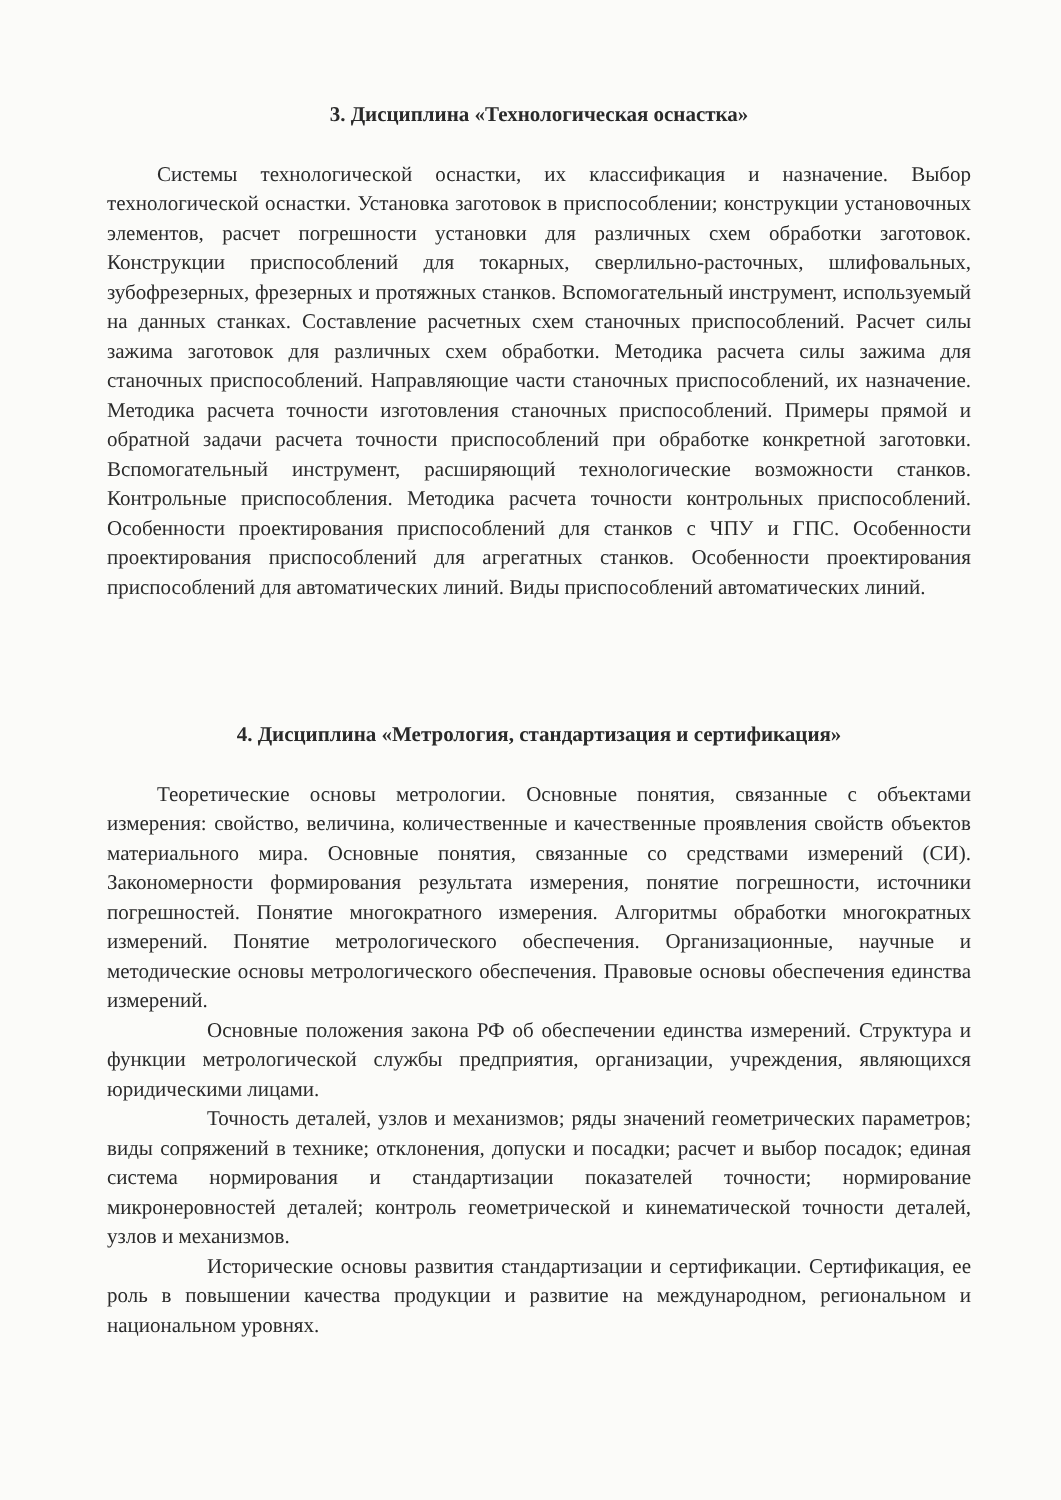3. Дисциплина «Технологическая оснастка»
Системы технологической оснастки, их классификация и назначение. Выбор технологической оснастки. Установка заготовок в приспособлении; конструкции установочных элементов, расчет погрешности установки для различных схем обработки заготовок. Конструкции приспособлений для токарных, сверлильно-расточных, шлифовальных, зубофрезерных, фрезерных и протяжных станков. Вспомогательный инструмент, используемый на данных станках. Составление расчетных схем станочных приспособлений. Расчет силы зажима заготовок для различных схем обработки. Методика расчета силы зажима для станочных приспособлений. Направляющие части станочных приспособлений, их назначение. Методика расчета точности изготовления станочных приспособлений. Примеры прямой и обратной задачи расчета точности приспособлений при обработке конкретной заготовки. Вспомогательный инструмент, расширяющий технологические возможности станков. Контрольные приспособления. Методика расчета точности контрольных приспособлений. Особенности проектирования приспособлений для станков с ЧПУ и ГПС. Особенности проектирования приспособлений для агрегатных станков. Особенности проектирования приспособлений для автоматических линий. Виды приспособлений автоматических линий.
4. Дисциплина «Метрология, стандартизация и сертификация»
Теоретические основы метрологии. Основные понятия, связанные с объектами измерения: свойство, величина, количественные и качественные проявления свойств объектов материального мира. Основные понятия, связанные со средствами измерений (СИ). Закономерности формирования результата измерения, понятие погрешности, источники погрешностей. Понятие многократного измерения. Алгоритмы обработки многократных измерений. Понятие метрологического обеспечения. Организационные, научные и методические основы метрологического обеспечения. Правовые основы обеспечения единства измерений.
Основные положения закона РФ об обеспечении единства измерений. Структура и функции метрологической службы предприятия, организации, учреждения, являющихся юридическими лицами.
Точность деталей, узлов и механизмов; ряды значений геометрических параметров; виды сопряжений в технике; отклонения, допуски и посадки; расчет и выбор посадок; единая система нормирования и стандартизации показателей точности; нормирование микронеровностей деталей; контроль геометрической и кинематической точности деталей, узлов и механизмов.
Исторические основы развития стандартизации и сертификации. Сертификация, ее роль в повышении качества продукции и развитие на международном, региональном и национальном уровнях.